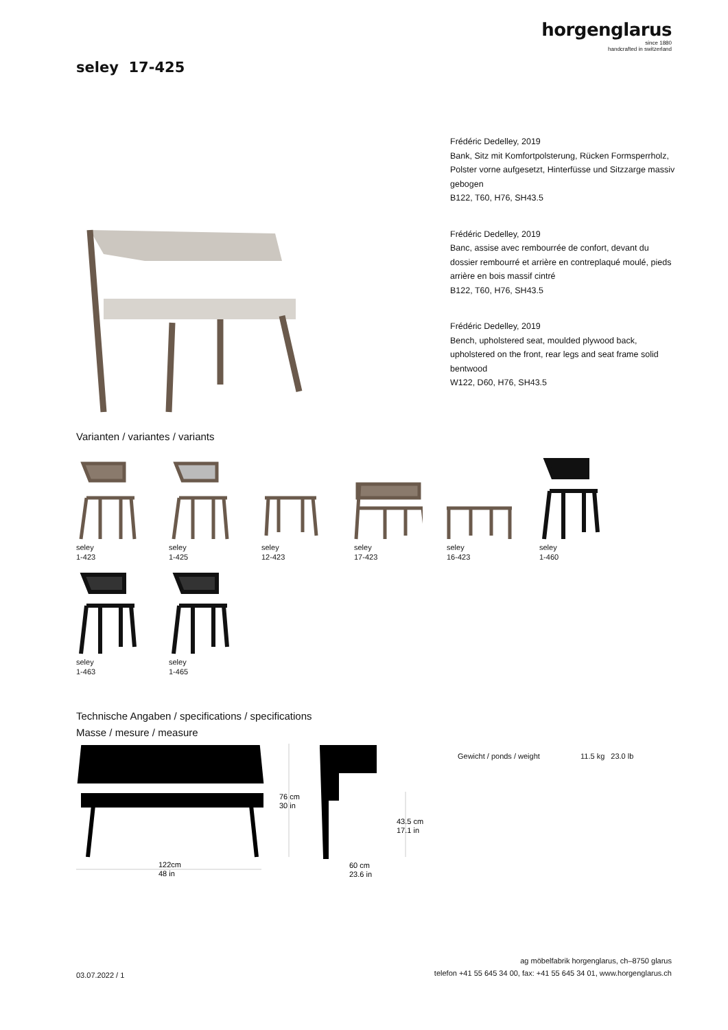horgenglarus
since 1880
handcrafted in switzerland
seley 17-425
Frédéric Dedelley, 2019
Bank, Sitz mit Komfortpolsterung, Rücken Formsperrholz, Polster vorne aufgesetzt, Hinterfüsse und Sitzzarge massiv gebogen
B122, T60, H76, SH43.5
Frédéric Dedelley, 2019
Banc, assise avec rembourrée de confort, devant du dossier rembourré et arrière en contreplaqué moulé, pieds arrière en bois massif cintré
B122, T60, H76, SH43.5
Frédéric Dedelley, 2019
Bench, upholstered seat, moulded plywood back, upholstered on the front, rear legs and seat frame solid bentwood
W122, D60, H76, SH43.5
Varianten / variantes / variants
seley
1-423
seley
1-425
seley
12-423
seley
17-423
seley
16-423
seley
1-460
seley
1-463
seley
1-465
Technische Angaben / specifications / specifications
Masse / mesure / measure
122cm
48 in
76 cm
30 in
43.5 cm
17.1 in
60 cm
23.6 in
| Gewicht / ponds / weight | 11.5 kg | 23.0 lb |
03.07.2022 / 1
ag möbelfabrik horgenglarus, ch–8750 glarus
telefon +41 55 645 34 00, fax: +41 55 645 34 01, www.horgenglarus.ch